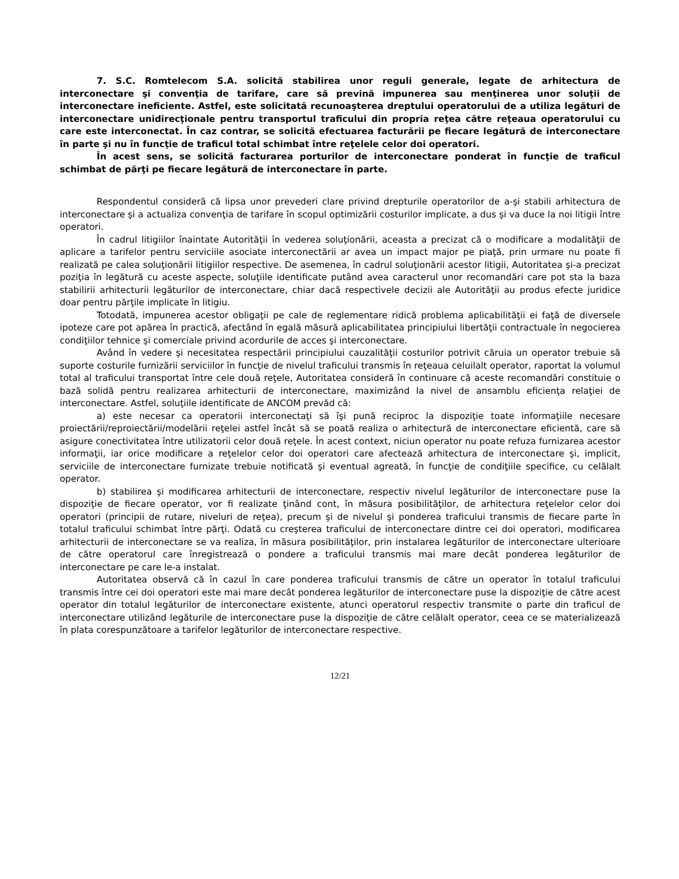7. S.C. Romtelecom S.A. solicită stabilirea unor reguli generale, legate de arhitectura de interconectare şi convenţia de tarifare, care să prevină impunerea sau menţinerea unor soluţii de interconectare ineficiente. Astfel, este solicitată recunoaşterea dreptului operatorului de a utiliza legături de interconectare unidirecţionale pentru transportul traficului din propria reţea către reţeaua operatorului cu care este interconectat. În caz contrar, se solicită efectuarea facturării pe fiecare legătură de interconectare în parte şi nu în funcţie de traficul total schimbat între reţelele celor doi operatori.
În acest sens, se solicită facturarea porturilor de interconectare ponderat în funcţie de traficul schimbat de părţi pe fiecare legătură de interconectare în parte.
Respondentul consideră că lipsa unor prevederi clare privind drepturile operatorilor de a-şi stabili arhitectura de interconectare şi a actualiza convenţia de tarifare în scopul optimizării costurilor implicate, a dus şi va duce la noi litigii între operatori.
În cadrul litigiilor înaintate Autorităţii în vederea soluţionării, aceasta a precizat că o modificare a modalităţii de aplicare a tarifelor pentru serviciile asociate interconectării ar avea un impact major pe piaţă, prin urmare nu poate fi realizată pe calea soluţionării litigiilor respective. De asemenea, în cadrul soluţionării acestor litigii, Autoritatea şi-a precizat poziţia în legătură cu aceste aspecte, soluţiile identificate putând avea caracterul unor recomandări care pot sta la baza stabilirii arhitecturii legăturilor de interconectare, chiar dacă respectivele decizii ale Autorităţii au produs efecte juridice doar pentru părţile implicate în litigiu.
Totodată, impunerea acestor obligaţii pe cale de reglementare ridică problema aplicabilităţii ei faţă de diversele ipoteze care pot apărea în practică, afectând în egală măsură aplicabilitatea principiului libertăţii contractuale în negocierea condiţiilor tehnice şi comerciale privind acordurile de acces şi interconectare.
Având în vedere şi necesitatea respectării principiului cauzalităţii costurilor potrivit căruia un operator trebuie să suporte costurile furnizării serviciilor în funcţie de nivelul traficului transmis în reţeaua celuilalt operator, raportat la volumul total al traficului transportat între cele două reţele, Autoritatea consideră în continuare că aceste recomandări constituie o bază solidă pentru realizarea arhitecturii de interconectare, maximizând la nivel de ansamblu eficienţa relaţiei de interconectare. Astfel, soluţiile identificate de ANCOM prevăd că:
a) este necesar ca operatorii interconectaţi să îşi pună reciproc la dispoziţie toate informaţiile necesare proiectării/reproiectării/modelării reţelei astfel încât să se poată realiza o arhitectură de interconectare eficientă, care să asigure conectivitatea între utilizatorii celor două reţele. În acest context, niciun operator nu poate refuza furnizarea acestor informaţii, iar orice modificare a reţelelor celor doi operatori care afectează arhitectura de interconectare şi, implicit, serviciile de interconectare furnizate trebuie notificată şi eventual agreată, în funcţie de condiţiile specifice, cu celălalt operator.
b) stabilirea şi modificarea arhitecturii de interconectare, respectiv nivelul legăturilor de interconectare puse la dispoziţie de fiecare operator, vor fi realizate ţinând cont, în măsura posibilităţilor, de arhitectura reţelelor celor doi operatori (principii de rutare, niveluri de reţea), precum şi de nivelul şi ponderea traficului transmis de fiecare parte în totalul traficului schimbat între părţi. Odată cu creşterea traficului de interconectare dintre cei doi operatori, modificarea arhitecturii de interconectare se va realiza, în măsura posibilităţilor, prin instalarea legăturilor de interconectare ulterioare de către operatorul care înregistrează o pondere a traficului transmis mai mare decât ponderea legăturilor de interconectare pe care le-a instalat.
Autoritatea observă că în cazul în care ponderea traficului transmis de către un operator în totalul traficului transmis între cei doi operatori este mai mare decât ponderea legăturilor de interconectare puse la dispoziţie de către acest operator din totalul legăturilor de interconectare existente, atunci operatorul respectiv transmite o parte din traficul de interconectare utilizând legăturile de interconectare puse la dispoziţie de către celălalt operator, ceea ce se materializează în plata corespunzătoare a tarifelor legăturilor de interconectare respective.
12/21